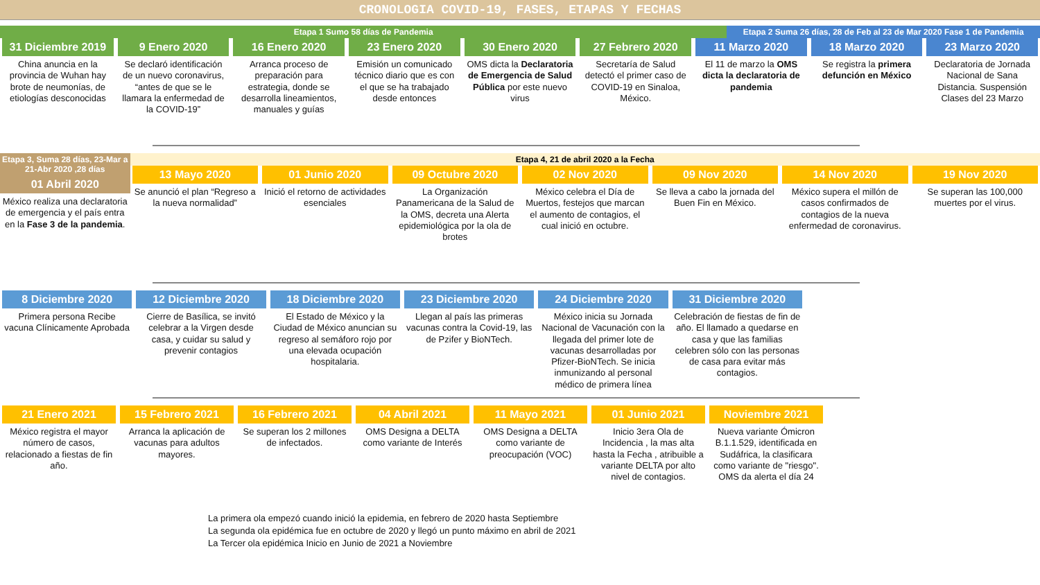CRONOLOGIA COVID-19, FASES, ETAPAS Y FECHAS
Etapa 1 Sumo 58 días de Pandemia
Etapa 2 Suma 26 días, 28 de Feb al 23 de Mar 2020 Fase 1 de Pandemia
31 Diciembre 2019
China anuncia en la provincia de Wuhan hay brote de neumonías, de etiologías desconocidas
9 Enero 2020
Se declaró identificación de un nuevo coronavirus, “antes de que se le llamara la enfermedad de la COVID-19”
16 Enero 2020
Arranca proceso de preparación para estrategia, donde se desarrolla lineamientos, manuales y guías
23 Enero 2020
Emisión un comunicado técnico diario que es con el que se ha trabajado desde entonces
30 Enero 2020
OMS dicta la Declaratoria de Emergencia de Salud Pública por este nuevo virus
27 Febrero 2020
Secretaría de Salud detectó el primer caso de COVID-19 en Sinaloa, México.
11 Marzo 2020
El 11 de marzo la OMS dicta la declaratoria de pandemia
18 Marzo 2020
Se registra la primera defunción en México
23 Marzo 2020
Declaratoria de Jornada Nacional de Sana Distancia. Suspensión Clases del 23 Marzo
Etapa 3, Suma 28 días, 23-Mar a 21-Abr 2020 ,28 días
01 Abril 2020
México realiza una declaratoria de emergencia y el país entra en la Fase 3 de la pandemia.
Etapa 4, 21 de abril 2020 a la Fecha
13 Mayo 2020
Se anunció el plan “Regreso a la nueva normalidad”
01 Junio 2020
Inició el retorno de actividades esenciales
09 Octubre 2020
La Organización Panamericana de la Salud de la OMS, decreta una Alerta epidemiológica por la ola de brotes
02 Nov 2020
México celebra el Día de Muertos, festejos que marcan el aumento de contagios, el cual inició en octubre.
09 Nov 2020
Se lleva a cabo la jornada del Buen Fin en México.
14 Nov 2020
México supera el millón de casos confirmados de contagios de la nueva enfermedad de coronavirus.
19 Nov 2020
Se superan las 100,000 muertes por el virus.
8 Diciembre 2020
Primera persona Recibe vacuna Clínicamente Aprobada
12 Diciembre 2020
Cierre de Basílica, se invitó celebrar a la Virgen desde casa, y cuidar su salud y prevenir contagios
18 Diciembre 2020
El Estado de México y la Ciudad de México anuncian su regreso al semáforo rojo por una elevada ocupación hospitalaria.
23 Diciembre 2020
Llegan al país las primeras vacunas contra la Covid-19, las de Pzifer y BioNTech.
24 Diciembre 2020
México inicia su Jornada Nacional de Vacunación con la llegada del primer lote de vacunas desarrolladas por Pfizer-BioNTech. Se inicia inmunizando al personal médico de primera línea
31 Diciembre 2020
Celebración de fiestas de fin de año. El llamado a quedarse en casa y que las familias celebren sólo con las personas de casa para evitar más contagios.
21 Enero 2021
México registra el mayor número de casos, relacionado a fiestas de fin año.
15 Febrero 2021
Arranca la aplicación de vacunas para adultos mayores.
16 Febrero 2021
Se superan los 2 millones de infectados.
04 Abril 2021
OMS Designa a DELTA como variante de Interés
11 Mayo 2021
OMS Designa a DELTA como variante de preocupación (VOC)
01 Junio 2021
Inicio 3era Ola de Incidencia , la mas alta hasta la Fecha , atribuible a variante DELTA por alto nivel de contagios.
Noviembre 2021
Nueva variante Ómicron B.1.1.529, identificada en Sudáfrica, la clasificara como variante de "riesgo". OMS da alerta el día 24
La primera ola empezó cuando inició la epidemia, en febrero de 2020 hasta Septiembre
La segunda ola epidémica fue en octubre de 2020 y llegó un punto máximo en abril de 2021
La Tercer ola epidémica Inicio en Junio de 2021 a Noviembre